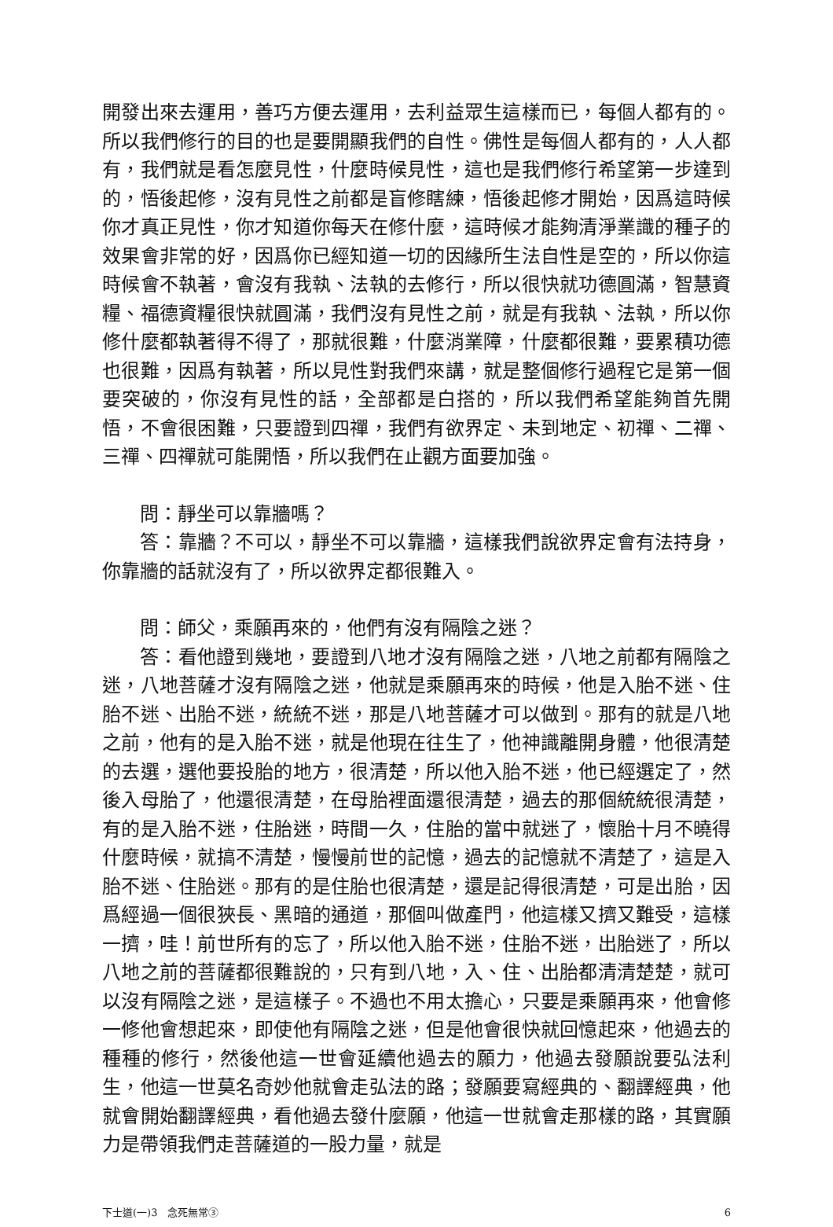開發出來去運用，善巧方便去運用，去利益眾生這樣而已，每個人都有的。所以我們修行的目的也是要開顯我們的自性。佛性是每個人都有的，人人都有，我們就是看怎麼見性，什麼時候見性，這也是我們修行希望第一步達到的，悟後起修，沒有見性之前都是盲修瞎練，悟後起修才開始，因爲這時候你才真正見性，你才知道你每天在修什麼，這時候才能夠清淨業識的種子的效果會非常的好，因爲你已經知道一切的因緣所生法自性是空的，所以你這時候會不執著，會沒有我執、法執的去修行，所以很快就功德圓滿，智慧資糧、福德資糧很快就圓滿，我們沒有見性之前，就是有我執、法執，所以你修什麼都執著得不得了，那就很難，什麼消業障，什麼都很難，要累積功德也很難，因爲有執著，所以見性對我們來講，就是整個修行過程它是第一個要突破的，你沒有見性的話，全部都是白搭的，所以我們希望能夠首先開悟，不會很困難，只要證到四禪，我們有欲界定、未到地定、初禪、二禪、三禪、四禪就可能開悟，所以我們在止觀方面要加強。
問：靜坐可以靠牆嗎？
答：靠牆？不可以，靜坐不可以靠牆，這樣我們說欲界定會有法持身，你靠牆的話就沒有了，所以欲界定都很難入。
問：師父，乘願再來的，他們有沒有隔陰之迷？
答：看他證到幾地，要證到八地才沒有隔陰之迷，八地之前都有隔陰之迷，八地菩薩才沒有隔陰之迷，他就是乘願再來的時候，他是入胎不迷、住胎不迷、出胎不迷，統統不迷，那是八地菩薩才可以做到。那有的就是八地之前，他有的是入胎不迷，就是他現在往生了，他神識離開身體，他很清楚的去選，選他要投胎的地方，很清楚，所以他入胎不迷，他已經選定了，然後入母胎了，他還很清楚，在母胎裡面還很清楚，過去的那個統統很清楚，有的是入胎不迷，住胎迷，時間一久，住胎的當中就迷了，懷胎十月不曉得什麼時候，就搞不清楚，慢慢前世的記憶，過去的記憶就不清楚了，這是入胎不迷、住胎迷。那有的是住胎也很清楚，還是記得很清楚，可是出胎，因爲經過一個很狹長、黑暗的通道，那個叫做產門，他這樣又擠又難受，這樣一擠，哇！前世所有的忘了，所以他入胎不迷，住胎不迷，出胎迷了，所以八地之前的菩薩都很難說的，只有到八地，入、住、出胎都清清楚楚，就可以沒有隔陰之迷，是這樣子。不過也不用太擔心，只要是乘願再來，他會修一修他會想起來，即使他有隔陰之迷，但是他會很快就回憶起來，他過去的種種的修行，然後他這一世會延續他過去的願力，他過去發願說要弘法利生，他這一世莫名奇妙他就會走弘法的路；發願要寫經典的、翻譯經典，他就會開始翻譯經典，看他過去發什麼願，他這一世就會走那樣的路，其實願力是帶領我們走菩薩道的一股力量，就是
下士道(一)3　念死無常③ 6